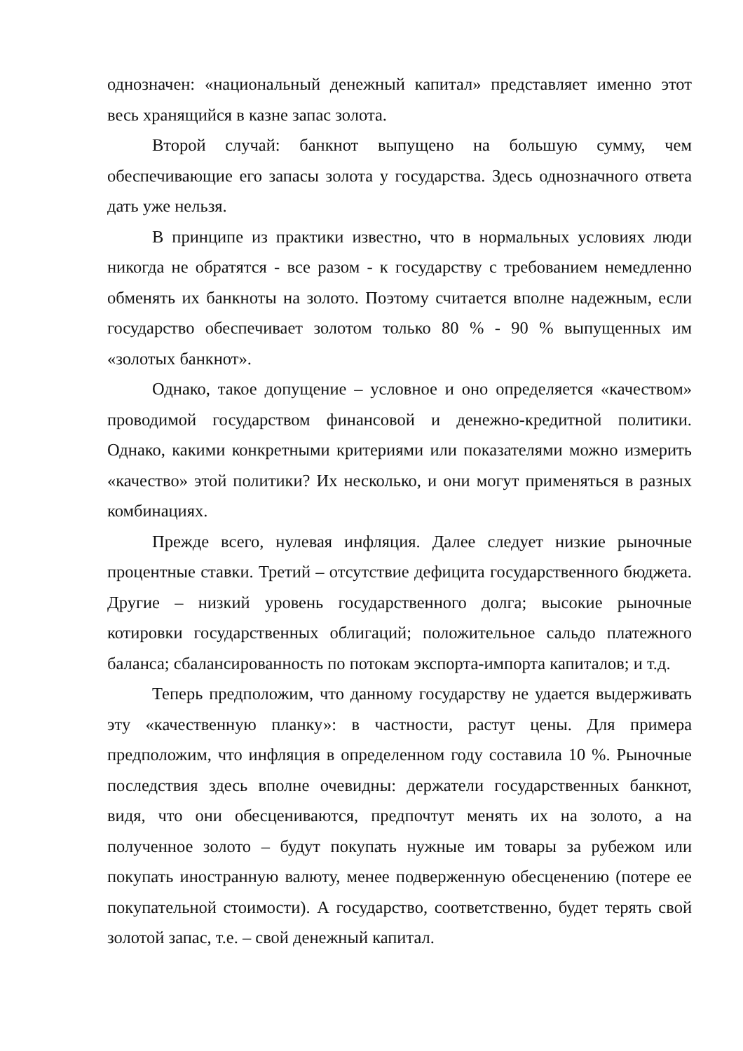однозначен: «национальный денежный капитал» представляет именно этот весь хранящийся в казне запас золота.
Второй случай: банкнот выпущено на большую сумму, чем обеспечивающие его запасы золота у государства. Здесь однозначного ответа дать уже нельзя.
В принципе из практики известно, что в нормальных условиях люди никогда не обратятся - все разом - к государству с требованием немедленно обменять их банкноты на золото. Поэтому считается вполне надежным, если государство обеспечивает золотом только 80 % - 90 % выпущенных им «золотых банкнот».
Однако, такое допущение – условное и оно определяется «качеством» проводимой государством финансовой и денежно-кредитной политики. Однако, какими конкретными критериями или показателями можно измерить «качество» этой политики? Их несколько, и они могут применяться в разных комбинациях.
Прежде всего, нулевая инфляция. Далее следует низкие рыночные процентные ставки. Третий – отсутствие дефицита государственного бюджета. Другие – низкий уровень государственного долга; высокие рыночные котировки государственных облигаций; положительное сальдо платежного баланса; сбалансированность по потокам экспорта-импорта капиталов; и т.д.
Теперь предположим, что данному государству не удается выдерживать эту «качественную планку»: в частности, растут цены. Для примера предположим, что инфляция в определенном году составила 10 %. Рыночные последствия здесь вполне очевидны: держатели государственных банкнот, видя, что они обесцениваются, предпочтут менять их на золото, а на полученное золото – будут покупать нужные им товары за рубежом или покупать иностранную валюту, менее подверженную обесценению (потере ее покупательной стоимости). А государство, соответственно, будет терять свой золотой запас, т.е. – свой денежный капитал.